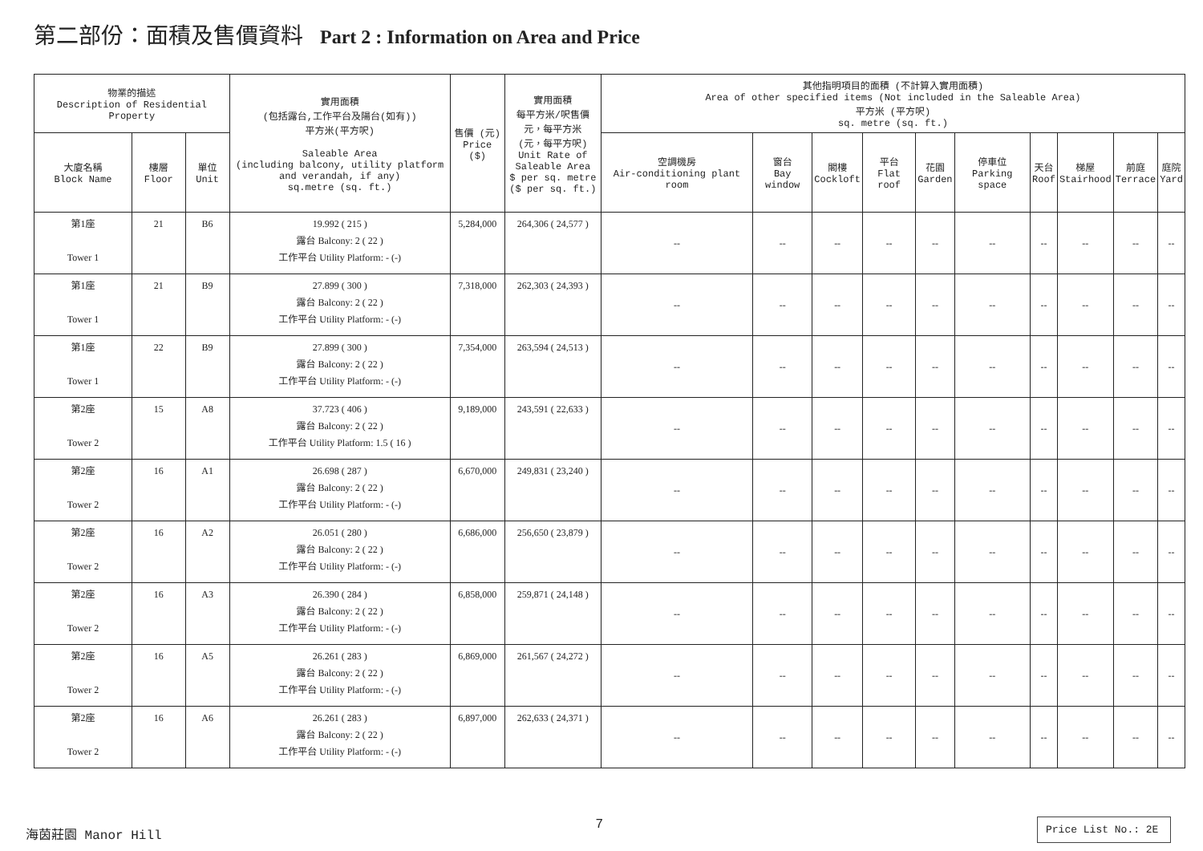第二部份：面積及售價資料 Part 2 : Information on Area and Price
| 物業的描述 Description of Residential Property | | | 實用面積 (包括露台,工作平台及陽台(如有)) 平方米(平方呎) Saleable Area (including balcony, utility platform and verandah, if any) sq.metre (sq. ft.) | 售價 (元) Price ($) | 實用面積 每平方米/呎售價 元，每平方米 (元，每平方呎) Unit Rate of Saleable Area $ per sq. metre ($ per sq. ft.) | 其他指明項目的面積 (不計算入實用面積) Area of other specified items (Not included in the Saleable Area) 平方米 (平方呎) sq. metre (sq. ft.) | | | | | | | | | |
| --- | --- | --- | --- | --- | --- | --- | --- | --- | --- | --- | --- | --- | --- | --- | --- |
| 大廈名稱 Block Name | 樓層 Floor | 單位 Unit | | | | 空調機房 Air-conditioning plant room | 窗台 Bay window | 閣樓 Cockloft | 平台 Flat roof | 花園 Garden | 停車位 Parking space | 天台 Roof | 梯屋 Stairhood | 前庭 Terrace | 庭院 Yard |
| 第1座 Tower 1 | 21 | B6 | 19.992 ( 215 ) 露台 Balcony: 2 ( 22 ) 工作平台 Utility Platform: - (-) | 5,284,000 | 264,306 ( 24,577 ) | -- | -- | -- | -- | -- | -- | -- | -- | -- | -- |
| 第1座 Tower 1 | 21 | B9 | 27.899 ( 300 ) 露台 Balcony: 2 ( 22 ) 工作平台 Utility Platform: - (-) | 7,318,000 | 262,303 ( 24,393 ) | -- | -- | -- | -- | -- | -- | -- | -- | -- | -- |
| 第1座 Tower 1 | 22 | B9 | 27.899 ( 300 ) 露台 Balcony: 2 ( 22 ) 工作平台 Utility Platform: - (-) | 7,354,000 | 263,594 ( 24,513 ) | -- | -- | -- | -- | -- | -- | -- | -- | -- | -- |
| 第2座 Tower 2 | 15 | A8 | 37.723 ( 406 ) 露台 Balcony: 2 ( 22 ) 工作平台 Utility Platform: 1.5 ( 16 ) | 9,189,000 | 243,591 ( 22,633 ) | -- | -- | -- | -- | -- | -- | -- | -- | -- | -- |
| 第2座 Tower 2 | 16 | A1 | 26.698 ( 287 ) 露台 Balcony: 2 ( 22 ) 工作平台 Utility Platform: - (-) | 6,670,000 | 249,831 ( 23,240 ) | -- | -- | -- | -- | -- | -- | -- | -- | -- | -- |
| 第2座 Tower 2 | 16 | A2 | 26.051 ( 280 ) 露台 Balcony: 2 ( 22 ) 工作平台 Utility Platform: - (-) | 6,686,000 | 256,650 ( 23,879 ) | -- | -- | -- | -- | -- | -- | -- | -- | -- | -- |
| 第2座 Tower 2 | 16 | A3 | 26.390 ( 284 ) 露台 Balcony: 2 ( 22 ) 工作平台 Utility Platform: - (-) | 6,858,000 | 259,871 ( 24,148 ) | -- | -- | -- | -- | -- | -- | -- | -- | -- | -- |
| 第2座 Tower 2 | 16 | A5 | 26.261 ( 283 ) 露台 Balcony: 2 ( 22 ) 工作平台 Utility Platform: - (-) | 6,869,000 | 261,567 ( 24,272 ) | -- | -- | -- | -- | -- | -- | -- | -- | -- | -- |
| 第2座 Tower 2 | 16 | A6 | 26.261 ( 283 ) 露台 Balcony: 2 ( 22 ) 工作平台 Utility Platform: - (-) | 6,897,000 | 262,633 ( 24,371 ) | -- | -- | -- | -- | -- | -- | -- | -- | -- | -- |
海茵莊園 Manor Hill 7 Price List No.: 2E